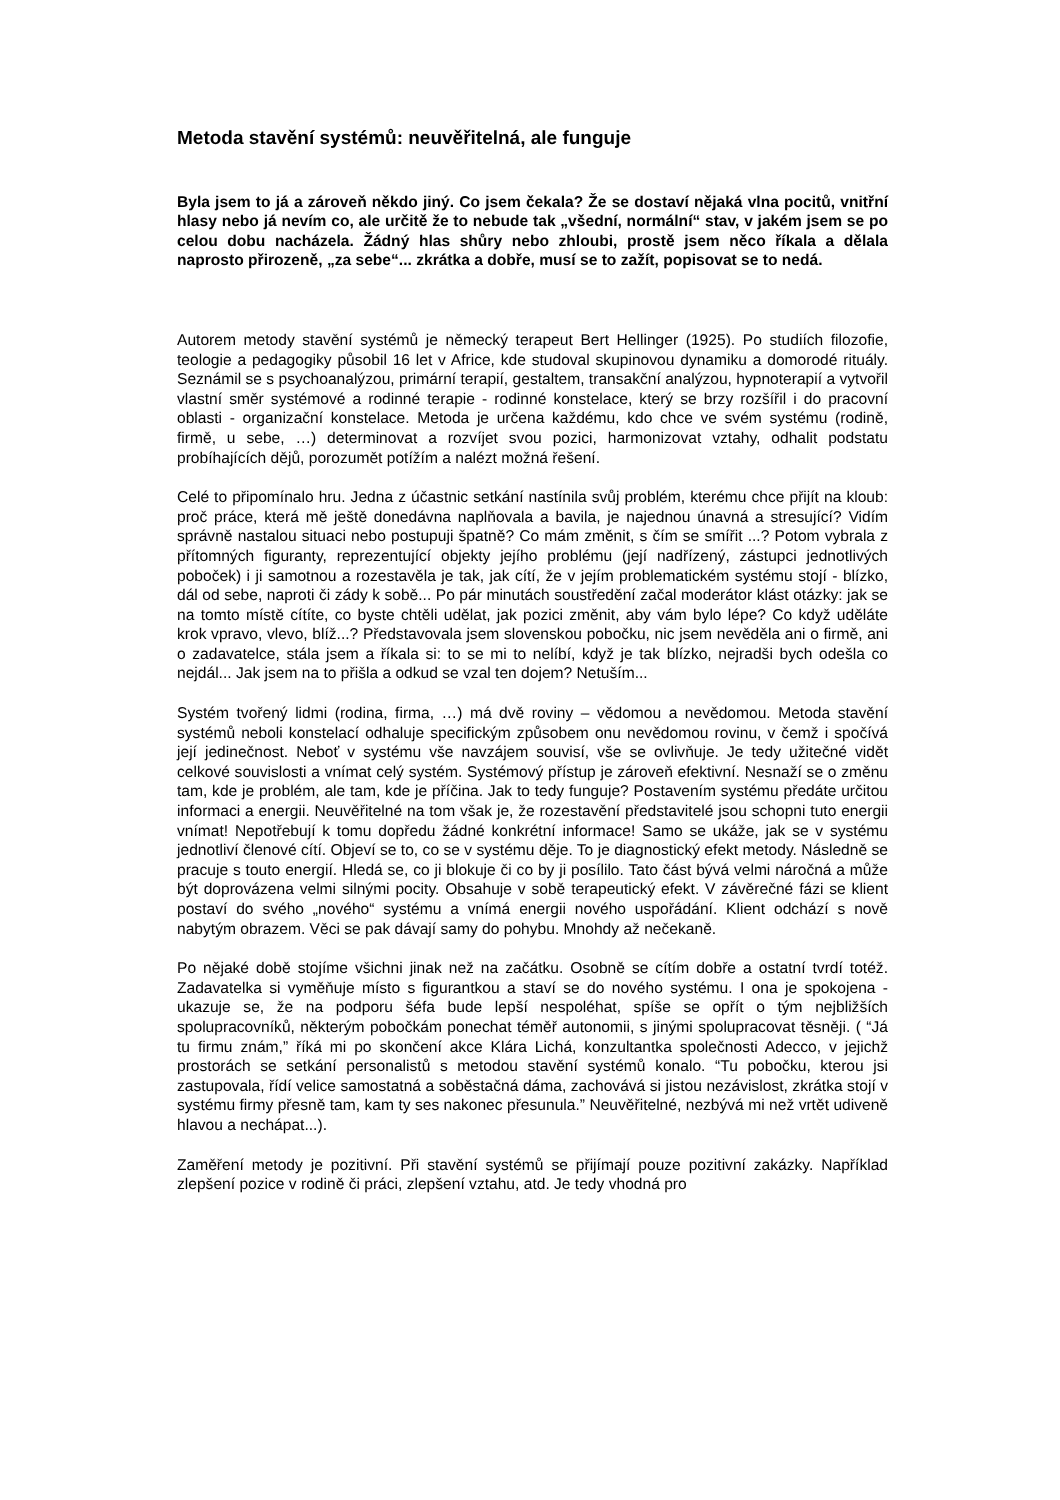Metoda stavění systémů: neuvěřitelná, ale funguje
Byla jsem to já a zároveň někdo jiný. Co jsem čekala? Že se dostaví nějaká vlna pocitů, vnitřní hlasy nebo já nevím co, ale určitě že to nebude tak „všední, normální“ stav, v jakém jsem se po celou dobu nacházela. Žádný hlas shůry nebo zhloubi, prostě jsem něco říkala a dělala naprosto přirozeně, „za sebe“... zkrátka a dobře, musí se to zažít, popisovat se to nedá.
Autorem metody stavění systémů je německý terapeut Bert Hellinger (1925). Po studiích filozofie, teologie a pedagogiky působil 16 let v Africe, kde studoval skupinovou dynamiku a domorodé rituály. Seznámil se s psychoanalýzou, primární terapií, gestaltem, transakční analýzou, hypnoterapií a vytvořil vlastní směr systémové a rodinné terapie - rodinné konstelace, který se brzy rozšířil i do pracovní oblasti - organizační konstelace. Metoda je určena každému, kdo chce ve svém systému (rodině, firmě, u sebe, …) determinovat a rozvíjet svou pozici, harmonizovat vztahy, odhalit podstatu probíhajících dějů, porozumět potížím a nalézt možná řešení.
Celé to připomínalo hru. Jedna z účastnic setkání nastínila svůj problém, kterému chce přijít na kloub: proč práce, která mě ještě donedávna naplňovala a bavila, je najednou únavná a stresující? Vidím správně nastalou situaci nebo postupuji špatně? Co mám změnit, s čím se smířit ...? Potom vybrala z přítomných figuranty, reprezentující objekty jejího problému (její nadřízený, zástupci jednotlivých poboček) i ji samotnou a rozestavěla je tak, jak cítí, že v jejím problematickém systému stojí - blízko, dál od sebe, naproti či zády k sobě... Po pár minutách soustředění začal moderátor klást otázky: jak se na tomto místě cítíte, co byste chtěli udělat, jak pozici změnit, aby vám bylo lépe? Co když uděláte krok vpravo, vlevo, blíž...? Představovala jsem slovenskou pobočku, nic jsem nevěděla ani o firmě, ani o zadavatelce, stála jsem a říkala si: to se mi to nelíbí, když je tak blízko, nejradši bych odešla co nejdál... Jak jsem na to přišla a odkud se vzal ten dojem? Netuším...
Systém tvořený lidmi (rodina, firma, …) má dvě roviny – vědomou a nevědomou. Metoda stavění systémů neboli konstelací odhaluje specifickým způsobem onu nevědomou rovinu, v čemž i spočívá její jedinečnost. Neboť v systému vše navzájem souvisí, vše se ovlivňuje. Je tedy užitečné vidět celkové souvislosti a vnímat celý systém. Systémový přístup je zároveň efektivní. Nesnaží se o změnu tam, kde je problém, ale tam, kde je příčina. Jak to tedy funguje? Postavením systému předáte určitou informaci a energii. Neuvěřitelné na tom však je, že rozestavění představitelé jsou schopni tuto energii vnímat! Nepotřebují k tomu dopředu žádné konkrétní informace! Samo se ukáže, jak se v systému jednotliví členové cítí. Objeví se to, co se v systému děje. To je diagnostický efekt metody. Následně se pracuje s touto energií. Hledá se, co ji blokuje či co by ji posílilo. Tato část bývá velmi náročná a může být doprovázena velmi silnými pocity. Obsahuje v sobě terapeutický efekt. V závěrečné fázi se klient postaví do svého „nového“ systému a vnímá energii nového uspořádání. Klient odchází s nově nabytým obrazem. Věci se pak dávají samy do pohybu. Mnohdy až nečekaně.
Po nějaké době stojíme všichni jinak než na začátku. Osobně se cítím dobře a ostatní tvrdí totéž. Zadavatelka si vyměňuje místo s figurantkou a staví se do nového systému. I ona je spokojena - ukazuje se, že na podporu šéfa bude lepší nespoléhat, spíše se opřít o tým nejbližších spolupracovníků, některým pobočkám ponechat téměř autonomii, s jinými spolupracovat těsněji. ( “Já tu firmu znám,” říká mi po skončení akce Klára Lichá, konzultantka společnosti Adecco, v jejichž prostorách se setkání personalistů s metodou stavění systémů konalo. “Tu pobočku, kterou jsi zastupovala, řídí velice samostatná a soběstačná dáma, zachovává si jistou nezávislost, zkrátka stojí v systému firmy přesně tam, kam ty ses nakonec přesunula.” Neuvěřitelné, nezbývá mi než vrtět udiveně hlavou a nechápat...).
Zaměření metody je pozitivní. Při stavění systémů se přijímají pouze pozitivní zakázky. Například zlepšení pozice v rodině či práci, zlepšení vztahu, atd. Je tedy vhodná pro